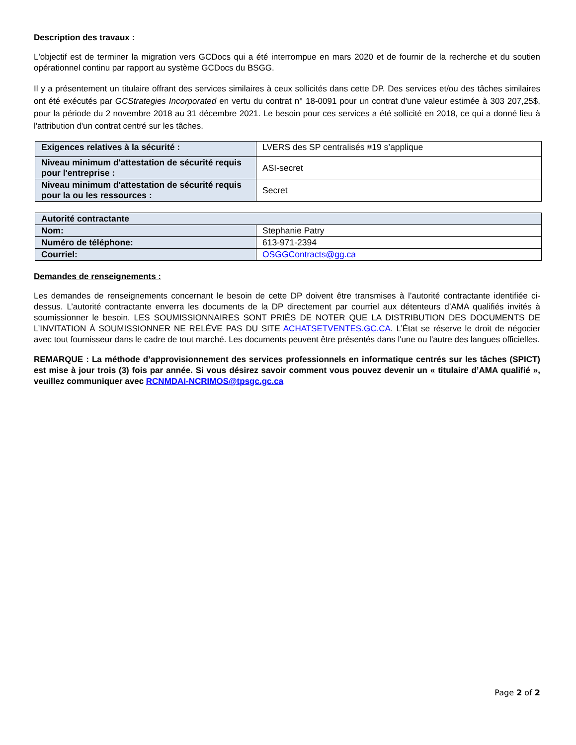Description des travaux :
L'objectif est de terminer la migration vers GCDocs qui a été interrompue en mars 2020 et de fournir de la recherche et du soutien opérationnel continu par rapport au système GCDocs du BSGG.
Il y a présentement un titulaire offrant des services similaires à ceux sollicités dans cette DP. Des services et/ou des tâches similaires ont été exécutés par GCStrategies Incorporated en vertu du contrat n° 18-0091 pour un contrat d'une valeur estimée à 303 207,25$, pour la période du 2 novembre 2018 au 31 décembre 2021. Le besoin pour ces services a été sollicité en 2018, ce qui a donné lieu à l'attribution d'un contrat centré sur les tâches.
| Exigences relatives à la sécurité : | LVERS des SP centralisés #19 s’applique |
| Niveau minimum d'attestation de sécurité requis pour l'entreprise : | ASI-secret |
| Niveau minimum d'attestation de sécurité requis pour la ou les ressources : | Secret |
| Autorité contractante | |
| Nom: | Stephanie Patry |
| Numéro de téléphone: | 613-971-2394 |
| Courriel: | OSGGContracts@gg.ca |
Demandes de renseignements :
Les demandes de renseignements concernant le besoin de cette DP doivent être transmises à l’autorité contractante identifiée ci-dessus. L’autorité contractante enverra les documents de la DP directement par courriel aux détenteurs d’AMA qualifiés invités à soumissionner le besoin. LES SOUMISSIONNAIRES SONT PRIÉS DE NOTER QUE LA DISTRIBUTION DES DOCUMENTS DE L’INVITATION À SOUMISSIONNER NE RELÈVE PAS DU SITE ACHATSETVENTES.GC.CA. L’État se réserve le droit de négocier avec tout fournisseur dans le cadre de tout marché. Les documents peuvent être présentés dans l'une ou l'autre des langues officielles.
REMARQUE : La méthode d’approvisionnement des services professionnels en informatique centrés sur les tâches (SPICT) est mise à jour trois (3) fois par année. Si vous désirez savoir comment vous pouvez devenir un « titulaire d’AMA qualifié », veuillez communiquer avec RCNMDAI-NCRIMOS@tpsgc.gc.ca
Page 2 of 2